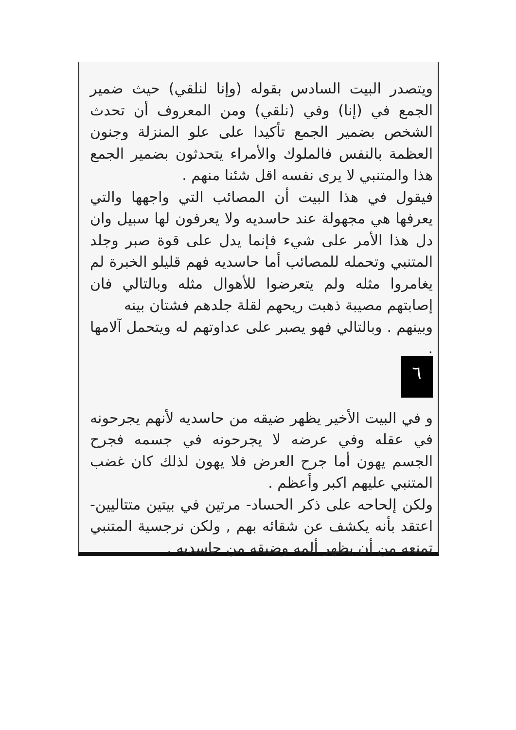ويتصدر البيت السادس بقوله (وإنا لنلقي) حيث ضمير الجمع في (إنا) وفي (نلقي) ومن المعروف أن تحدث الشخص بضمير الجمع تأكيدا على علو المنزلة وجنون العظمة بالنفس فالملوك والأمراء يتحدثون بضمير الجمع هذا والمتنبي لا يرى نفسه اقل شئنا منهم .
فيقول في هذا البيت أن المصائب التي واجهها والتي يعرفها هي مجهولة عند حاسديه ولا يعرفون لها سبيل وان دل هذا الأمر على شيء فإنما يدل على قوة صبر وجلد المتنبي وتحمله للمصائب أما حاسديه فهم قليلو الخبرة لم يغامروا مثله ولم يتعرضوا للأهوال مثله وبالتالي فان إصابتهم مصيبة ذهبت ريحهم لقلة جلدهم فشتان بينه
وبينهم . وبالتالي فهو يصبر على عداوتهم له ويتحمل آلامها .
٦
و في البيت الأخير يظهر ضيقه من حاسديه لأنهم يجرحونه في عقله وفي عرضه لا يجرحونه في جسمه فجرح الجسم يهون أما جرح العرض فلا يهون لذلك كان غضب المتنبي عليهم اكبر وأعظم .
ولكن إلحاحه على ذكر الحساد- مرتين في بيتين متتاليين- اعتقد بأنه يكشف عن شقائه بهم , ولكن نرجسية المتنبي تمنعه من أن يظهر ألمه وضيقه من حاسديه .